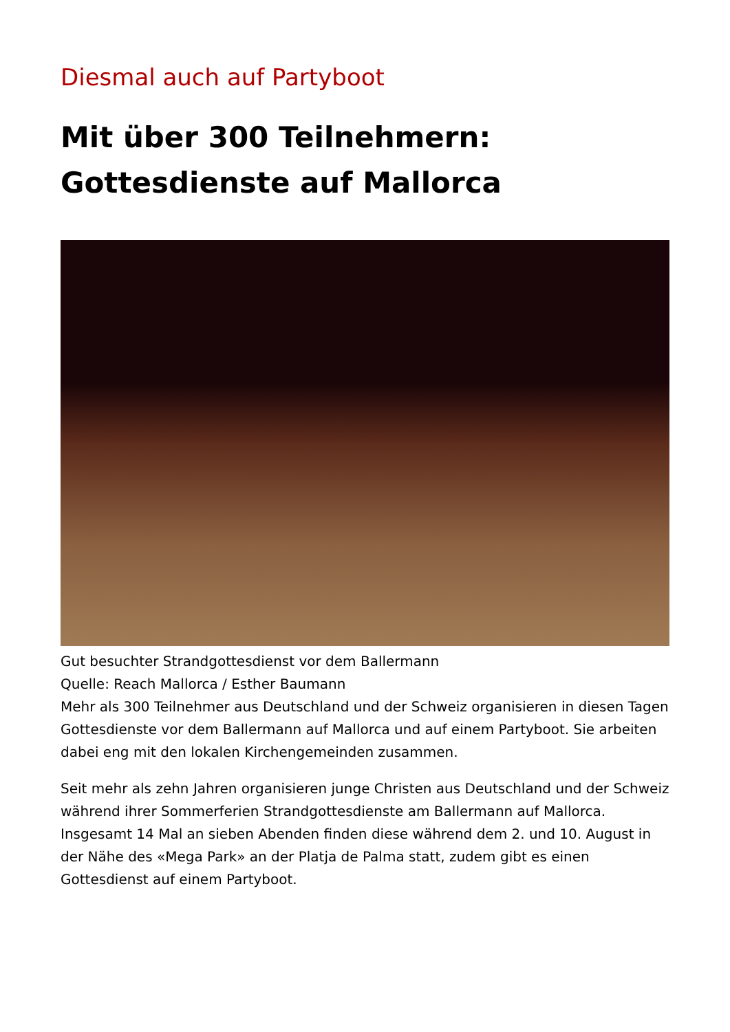Diesmal auch auf Partyboot
Mit über 300 Teilnehmern:
Gottesdienste auf Mallorca
Gut besuchter Strandgottesdienst vor dem Ballermann
Quelle: Reach Mallorca / Esther Baumann
Mehr als 300 Teilnehmer aus Deutschland und der Schweiz organisieren in diesen Tagen Gottesdienste vor dem Ballermann auf Mallorca und auf einem Partyboot. Sie arbeiten dabei eng mit den lokalen Kirchengemeinden zusammen.
Seit mehr als zehn Jahren organisieren junge Christen aus Deutschland und der Schweiz während ihrer Sommerferien Strandgottesdienste am Ballermann auf Mallorca. Insgesamt 14 Mal an sieben Abenden finden diese während dem 2. und 10. August in der Nähe des «Mega Park» an der Platja de Palma statt, zudem gibt es einen Gottesdienst auf einem Partyboot.